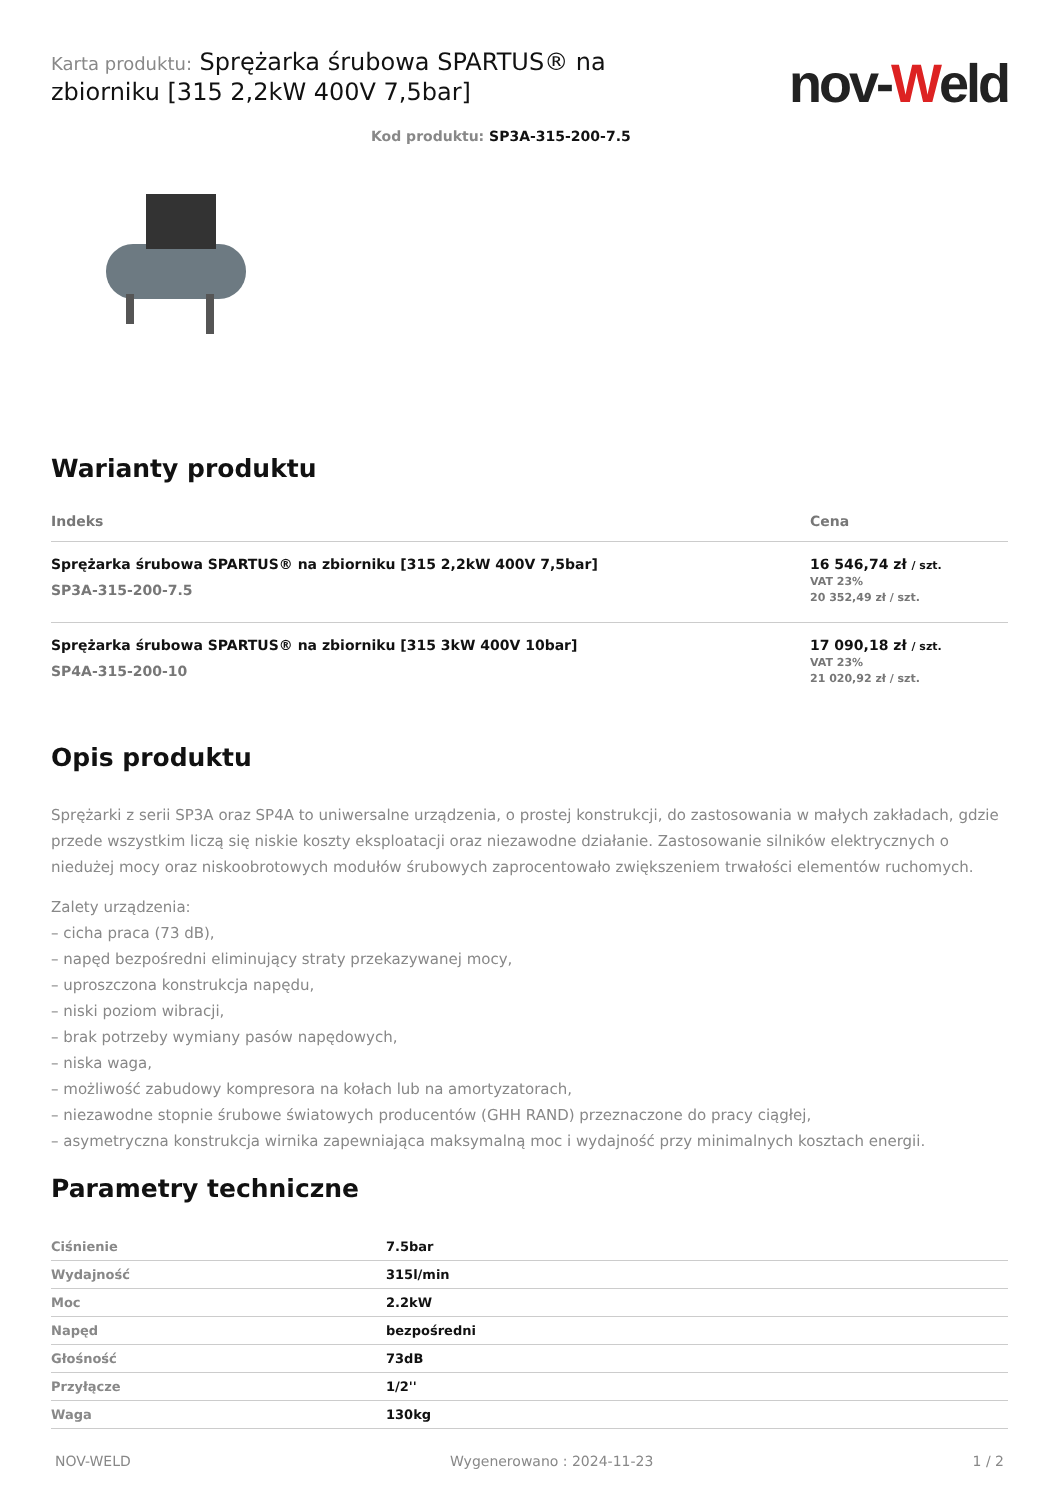Karta produktu: Sprężarka śrubowa SPARTUS® na zbiorniku [315 2,2kW 400V 7,5bar]
nov-Weld
Kod produktu: SP3A-315-200-7.5
Warianty produktu
| Indeks | Cena |
| --- | --- |
| Sprężarka śrubowa SPARTUS® na zbiorniku [315 2,2kW 400V 7,5bar] SP3A-315-200-7.5 | 16 546,74 zł / szt. VAT 23% 20 352,49 zł / szt. |
| Sprężarka śrubowa SPARTUS® na zbiorniku [315 3kW 400V 10bar] SP4A-315-200-10 | 17 090,18 zł / szt. VAT 23% 21 020,92 zł / szt. |
Opis produktu
Sprężarki z serii SP3A oraz SP4A to uniwersalne urządzenia, o prostej konstrukcji, do zastosowania w małych zakładach, gdzie przede wszystkim liczą się niskie koszty eksploatacji oraz niezawodne działanie. Zastosowanie silników elektrycznych o niedużej mocy oraz niskoobrotowych modułów śrubowych zaprocentowało zwiększeniem trwałości elementów ruchomych.
Zalety urządzenia:
– cicha praca (73 dB),
– napęd bezpośredni eliminujący straty przekazywanej mocy,
– uproszczona konstrukcja napędu,
– niski poziom wibracji,
– brak potrzeby wymiany pasów napędowych,
– niska waga,
– możliwość zabudowy kompresora na kołach lub na amortyzatorach,
– niezawodne stopnie śrubowe światowych producentów (GHH RAND) przeznaczone do pracy ciągłej,
– asymetryczna konstrukcja wirnika zapewniająca maksymalną moc i wydajność przy minimalnych kosztach energii.
Parametry techniczne
| Ciśnienie | 7.5bar |
| Wydajność | 315l/min |
| Moc | 2.2kW |
| Napęd | bezpośredni |
| Głośność | 73dB |
| Przyłącze | 1/2'' |
| Waga | 130kg |
NOV-WELD Wygenerowano : 2024-11-23 1 / 2